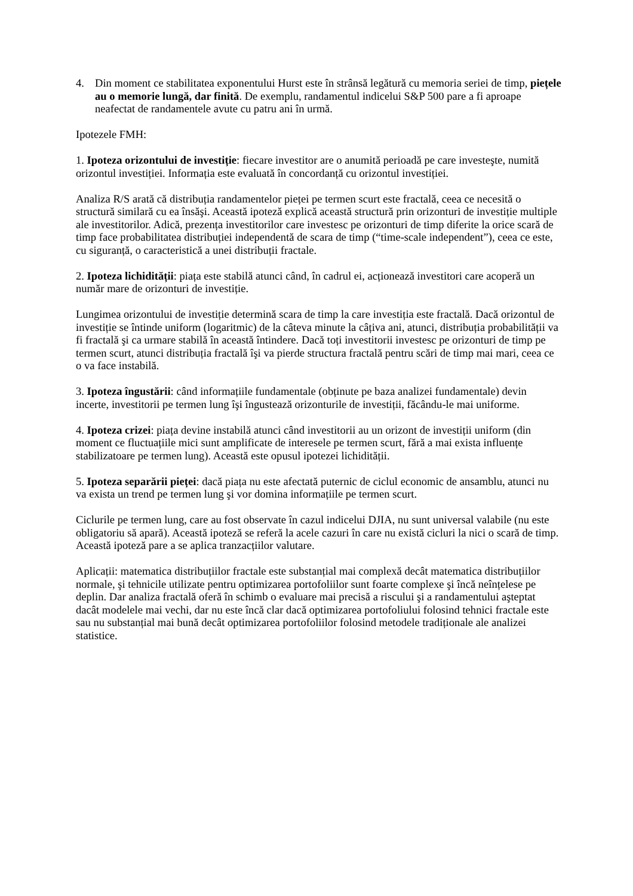4. Din moment ce stabilitatea exponentului Hurst este în strânsă legătură cu memoria seriei de timp, piețele au o memorie lungă, dar finită. De exemplu, randamentul indicelui S&P 500 pare a fi aproape neafectat de randamentele avute cu patru ani în urmă.
Ipotezele FMH:
1. Ipoteza orizontului de investiție: fiecare investitor are o anumită perioadă pe care investeşte, numită orizontul investiției. Informația este evaluată în concordanță cu orizontul investiției.
Analiza R/S arată că distribuția randamentelor pieței pe termen scurt este fractală, ceea ce necesită o structură similară cu ea însăşi. Această ipoteză explică această structură prin orizonturi de investiție multiple ale investitorilor. Adică, prezența investitorilor care investesc pe orizonturi de timp diferite la orice scară de timp face probabilitatea distribuției independentă de scara de timp (“time-scale independent”), ceea ce este, cu siguranță, o caracteristică a unei distribuții fractale.
2. Ipoteza lichidității: piața este stabilă atunci când, în cadrul ei, acționează investitori care acoperă un număr mare de orizonturi de investiție.
Lungimea orizontului de investiție determină scara de timp la care investiția este fractală. Dacă orizontul de investiție se întinde uniform (logaritmic) de la câteva minute la câțiva ani, atunci, distribuția probabilității va fi fractală şi ca urmare stabilă în această întindere. Dacă toți investitorii investesc pe orizonturi de timp pe termen scurt, atunci distribuția fractală îşi va pierde structura fractală pentru scări de timp mai mari, ceea ce o va face instabilă.
3. Ipoteza îngustării: când informațiile fundamentale (obținute pe baza analizei fundamentale) devin incerte, investitorii pe termen lung îşi îngustează orizonturile de investiții, făcându-le mai uniforme.
4. Ipoteza crizei: piața devine instabilă atunci când investitorii au un orizont de investiții uniform (din moment ce fluctuațiile mici sunt amplificate de interesele pe termen scurt, fără a mai exista influențe stabilizatoare pe termen lung). Această este opusul ipotezei lichidității.
5. Ipoteza separării pieței: dacă piața nu este afectată puternic de ciclul economic de ansamblu, atunci nu va exista un trend pe termen lung şi vor domina informațiile pe termen scurt.
Ciclurile pe termen lung, care au fost observate în cazul indicelui DJIA, nu sunt universal valabile (nu este obligatoriu să apară). Această ipoteză se referă la acele cazuri în care nu există cicluri la nici o scară de timp. Această ipoteză pare a se aplica tranzacțiilor valutare.
Aplicații: matematica distribuțiilor fractale este substanțial mai complexă decât matematica distribuțiilor normale, şi tehnicile utilizate pentru optimizarea portofoliilor sunt foarte complexe şi încă neînțelese pe deplin. Dar analiza fractală oferă în schimb o evaluare mai precisă a riscului şi a randamentului aşteptat dacât modelele mai vechi, dar nu este încă clar dacă optimizarea portofoliului folosind tehnici fractale este sau nu substanțial mai bună decât optimizarea portofoliilor folosind metodele tradiționale ale analizei statistice.